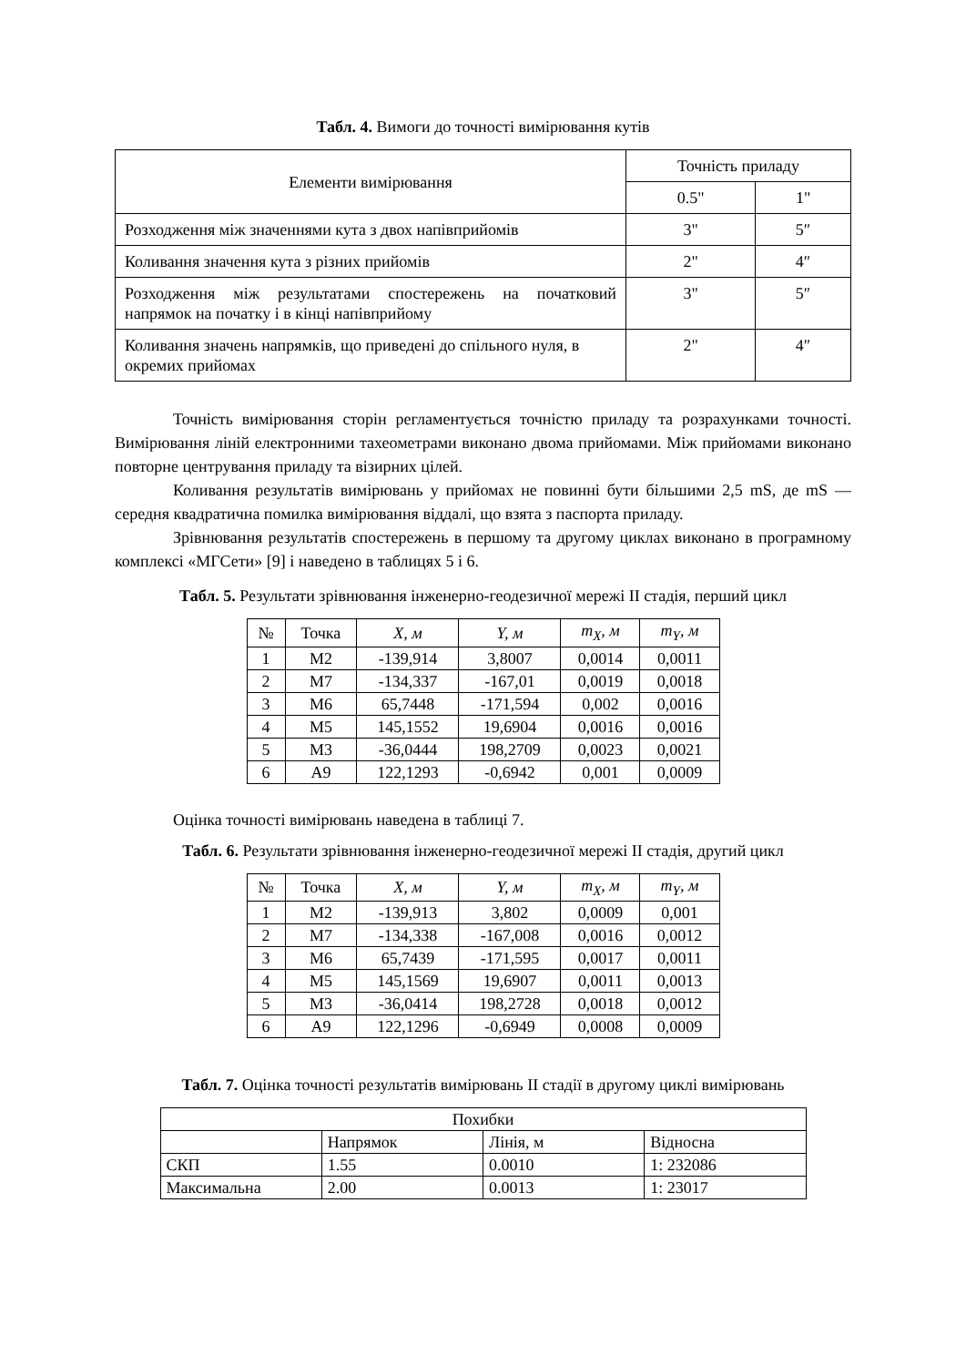Табл. 4. Вимоги до точності вимірювання кутів
| Елементи вимірювання | Точність приладу | |
| | 0.5" | 1" |
| Розходження між значеннями кута з двох напівприйомів | 3" | 5″ |
| Коливання значення кута з різних прийомів | 2" | 4″ |
| Розходження між результатами спостережень на початковий напрямок на початку і в кінці напівприйому | 3" | 5″ |
| Коливання значень напрямків, що приведені до спільного нуля, в окремих прийомах | 2" | 4″ |
Точність вимірювання сторін регламентується точністю приладу та розрахунками точності. Вимірювання ліній електронними тахеометрами виконано двома прийомами. Між прийомами виконано повторне центрування приладу та візирних цілей.
Коливання результатів вимірювань у прийомах не повинні бути більшими 2,5 mS, де mS — середня квадратична помилка вимірювання віддалі, що взята з паспорта приладу.
Зрівнювання результатів спостережень в першому та другому циклах виконано в програмному комплексі «МГСети» [9] і наведено в таблицях 5 і 6.
Табл. 5. Результати зрівнювання інженерно-геодезичної мережі ІІ стадія, перший цикл
| № | Точка | X, м | Y, м | m<sub>X</sub>, м | m<sub>Y</sub>, м |
| --- | --- | --- | --- | --- | --- |
| 1 | М2 | -139,914 | 3,8007 | 0,0014 | 0,0011 |
| 2 | М7 | -134,337 | -167,01 | 0,0019 | 0,0018 |
| 3 | М6 | 65,7448 | -171,594 | 0,002 | 0,0016 |
| 4 | М5 | 145,1552 | 19,6904 | 0,0016 | 0,0016 |
| 5 | М3 | -36,0444 | 198,2709 | 0,0023 | 0,0021 |
| 6 | А9 | 122,1293 | -0,6942 | 0,001 | 0,0009 |
Оцінка точності вимірювань наведена в таблиці 7.
Табл. 6. Результати зрівнювання інженерно-геодезичної мережі ІІ стадія, другий цикл
| № | Точка | X, м | Y, м | m<sub>X</sub>, м | m<sub>Y</sub>, м |
| --- | --- | --- | --- | --- | --- |
| 1 | М2 | -139,913 | 3,802 | 0,0009 | 0,001 |
| 2 | М7 | -134,338 | -167,008 | 0,0016 | 0,0012 |
| 3 | М6 | 65,7439 | -171,595 | 0,0017 | 0,0011 |
| 4 | М5 | 145,1569 | 19,6907 | 0,0011 | 0,0013 |
| 5 | М3 | -36,0414 | 198,2728 | 0,0018 | 0,0012 |
| 6 | А9 | 122,1296 | -0,6949 | 0,0008 | 0,0009 |
Табл. 7. Оцінка точності результатів вимірювань ІІ стадії в другому циклі вимірювань
| Похибки | | | |
| | Напрямок | Лінія, м | Відносна |
| СКП | 1.55 | 0.0010 | 1: 232086 |
| Максимальна | 2.00 | 0.0013 | 1: 23017 |